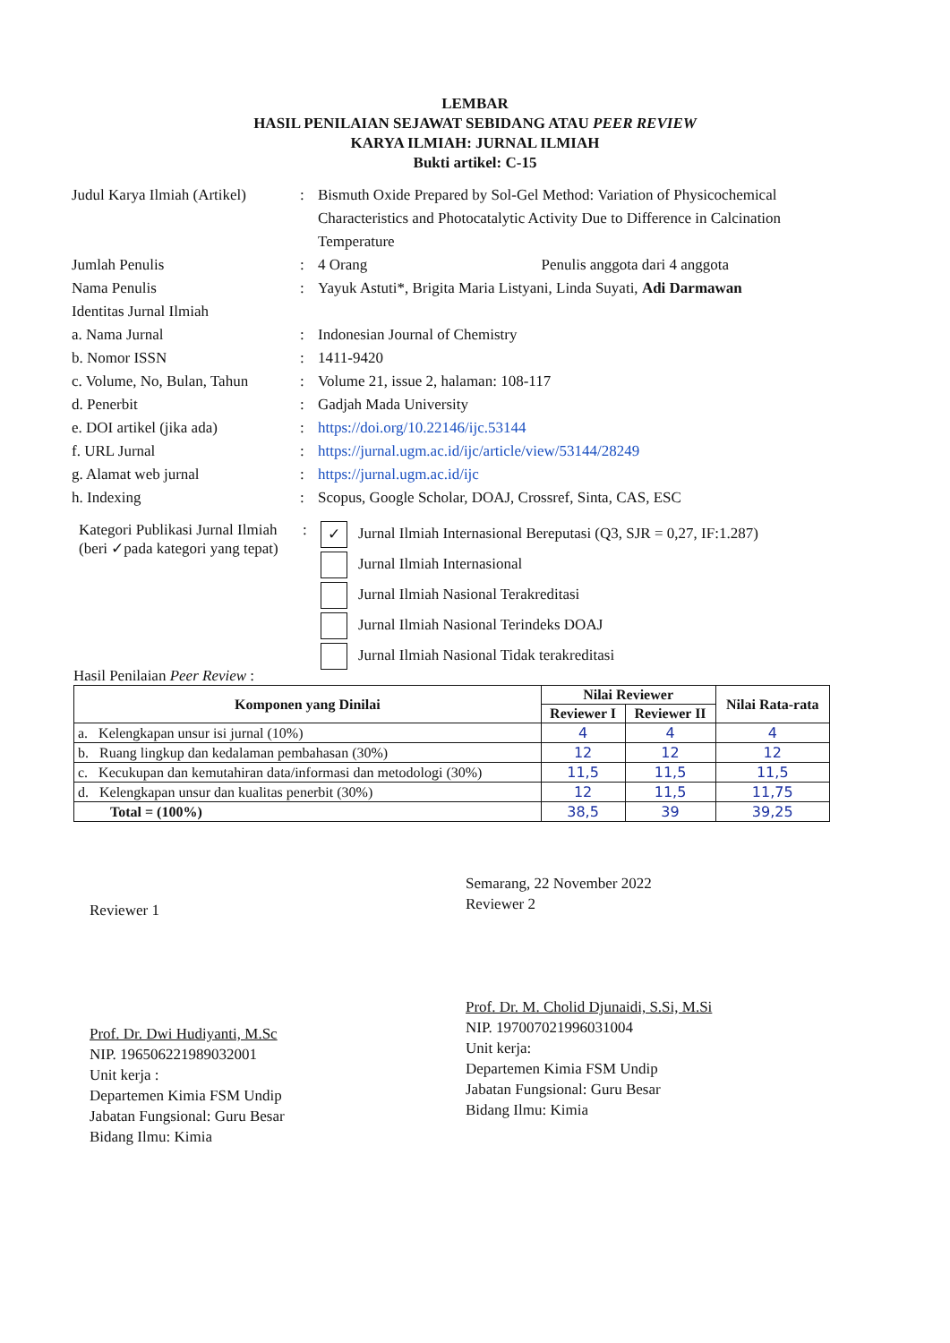LEMBAR
HASIL PENILAIAN SEJAWAT SEBIDANG ATAU PEER REVIEW
KARYA ILMIAH: JURNAL ILMIAH
Bukti artikel: C-15
Judul Karya Ilmiah (Artikel)
: Bismuth Oxide Prepared by Sol-Gel Method: Variation of Physicochemical Characteristics and Photocatalytic Activity Due to Difference in Calcination Temperature
Jumlah Penulis : 4 Orang Penulis anggota dari 4 anggota
Nama Penulis : Yayuk Astuti*, Brigita Maria Listyani, Linda Suyati, Adi Darmawan
Identitas Jurnal Ilmiah
a. Nama Jurnal : Indonesian Journal of Chemistry
b. Nomor ISSN : 1411-9420
c. Volume, No, Bulan, Tahun
: Volume 21, issue 2, halaman: 108-117
d. Penerbit : Gadjah Mada University
e. DOI artikel (jika ada) : https://doi.org/10.22146/ijc.53144
f. URL Jurnal : https://jurnal.ugm.ac.id/ijc/article/view/53144/28249
g. Alamat web jurnal : https://jurnal.ugm.ac.id/ijc
h. Indexing : Scopus, Google Scholar, DOAJ, Crossref, Sinta, CAS, ESC
Kategori Publikasi Jurnal Ilmiah (beri ✓pada kategori yang tepat)
:
✓ Jurnal Ilmiah Internasional Bereputasi (Q3, SJR = 0,27, IF:1.287)
Jurnal Ilmiah Internasional
Jurnal Ilmiah Nasional Terakreditasi
Jurnal Ilmiah Nasional Terindeks DOAJ
Jurnal Ilmiah Nasional Tidak terakreditasi
Hasil Penilaian Peer Review :
| Komponen yang Dinilai | Nilai Reviewer | | Nilai Rata-rata |
| --- | --- | --- | --- |
| | Reviewer I | Reviewer II | |
| a. Kelengkapan unsur isi jurnal (10%) | 4 | 4 | 4 |
| b. Ruang lingkup dan kedalaman pembahasan (30%) | 12 | 12 | 12 |
| c. Kecukupan dan kemutahiran data/informasi dan metodologi (30%) | 11,5 | 11,5 | 11,5 |
| d. Kelengkapan unsur dan kualitas penerbit (30%) | 12 | 11,5 | 11,75 |
| Total = (100%) | 38,5 | 39 | 39,25 |
Reviewer 1
Prof. Dr. Dwi Hudiyanti, M.Sc
NIP. 196506221989032001
Unit kerja :
Departemen Kimia FSM Undip
Jabatan Fungsional: Guru Besar
Bidang Ilmu: Kimia
Semarang, 22 November 2022
Reviewer 2
Prof. Dr. M. Cholid Djunaidi, S.Si, M.Si
NIP. 197007021996031004
Unit kerja:
Departemen Kimia FSM Undip
Jabatan Fungsional: Guru Besar
Bidang Ilmu: Kimia